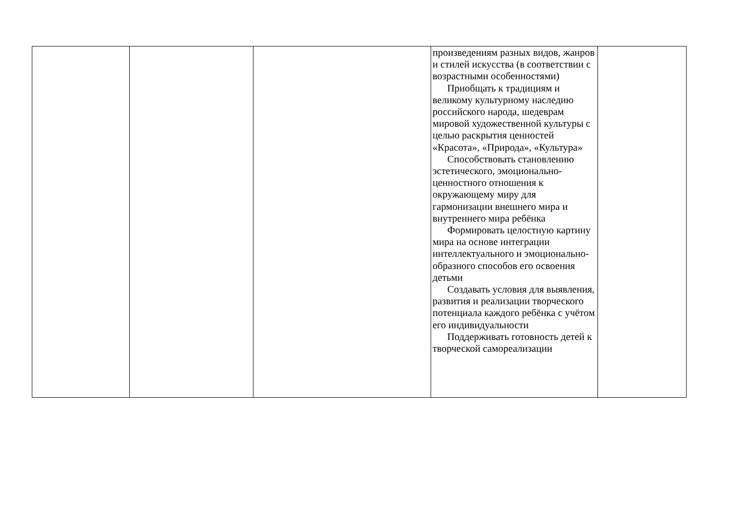| | | | произведениям разных видов, жанров и стилей искусства (в соответствии с возрастными особенностями) Приобщать к традициям и великому культурному наследию российского народа, шедеврам мировой художественной культуры с целью раскрытия ценностей «Красота», «Природа», «Культура» Способствовать становлению эстетического, эмоционально-ценностного отношения к окружающему миру для гармонизации внешнего мира и внутреннего мира ребёнка Формировать целостную картину мира на основе интеграции интеллектуального и эмоционально-образного способов его освоения детьми Создавать условия для выявления, развития и реализации творческого потенциала каждого ребёнка с учётом его индивидуальности Поддерживать готовность детей к творческой самореализации | |